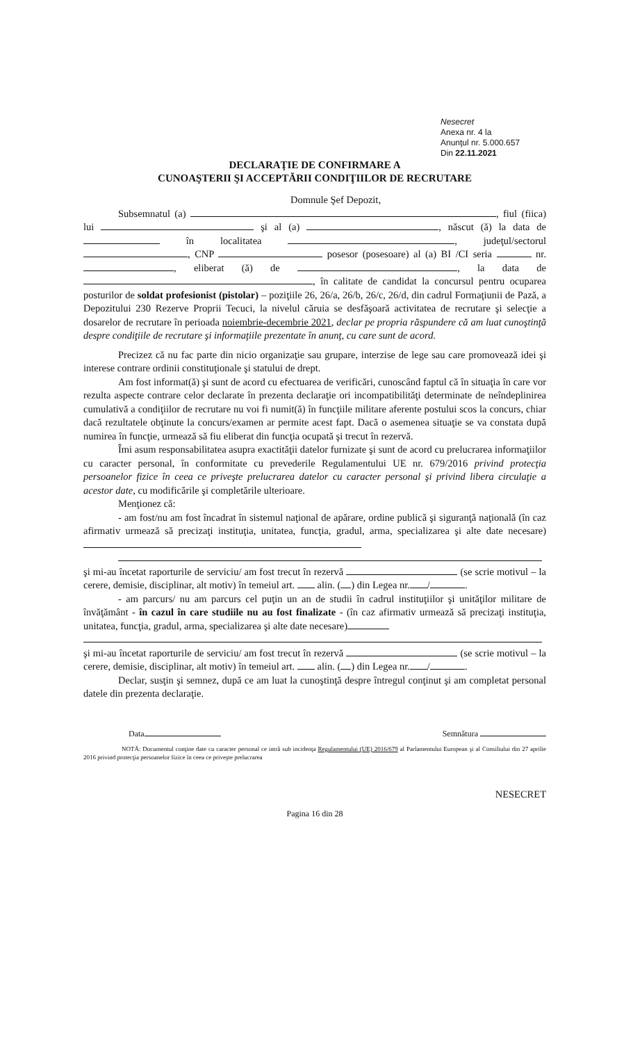Nesecret
Anexa nr. 4 la
Anunţul nr. 5.000.657
Din 22.11.2021
DECLARAŢIE DE CONFIRMARE A
CUNOAŞTERII ŞI ACCEPTĂRII CONDIŢIILOR DE RECRUTARE
Domnule Şef Depozit,
Subsemnatul (a) , fiul (fiica) lui şi al (a) , născut (ă) la data de în localitatea , judeţul/sectorul , CNP posesor (posesoare) al (a) BI /CI seria nr. , eliberat (ă) de , la data de , în calitate de candidat la concursul pentru ocuparea posturilor de soldat profesionist (pistolar) – poziţiile 26, 26/a, 26/b, 26/c, 26/d, din cadrul Formaţiunii de Pază, a Depozitului 230 Rezerve Proprii Tecuci, la nivelul căruia se desfăşoară activitatea de recrutare şi selecţie a dosarelor de recrutare în perioada noiembrie-decembrie 2021, declar pe propria răspundere că am luat cunoştinţă despre condiţiile de recrutare şi informaţiile prezentate în anunţ, cu care sunt de acord.
Precizez că nu fac parte din nicio organizaţie sau grupare, interzise de lege sau care promovează idei şi interese contrare ordinii constituţionale şi statului de drept.
Am fost informat(ă) şi sunt de acord cu efectuarea de verificări, cunoscând faptul că în situaţia în care vor rezulta aspecte contrare celor declarate în prezenta declaraţie ori incompatibilităţi determinate de neîndeplinirea cumulativă a condiţiilor de recrutare nu voi fi numit(ă) în funcţiile militare aferente postului scos la concurs, chiar dacă rezultatele obţinute la concurs/examen ar permite acest fapt. Dacă o asemenea situaţie se va constata după numirea în funcţie, urmează să fiu eliberat din funcţia ocupată şi trecut în rezervă.
Îmi asum responsabilitatea asupra exactităţii datelor furnizate şi sunt de acord cu prelucrarea informaţiilor cu caracter personal, în conformitate cu prevederile Regulamentului UE nr. 679/2016 privind protecţia persoanelor fizice în ceea ce priveşte prelucrarea datelor cu caracter personal şi privind libera circulaţie a acestor date, cu modificările şi completările ulterioare.
Menţionez că:
- am fost/nu am fost încadrat în sistemul naţional de apărare, ordine publică şi siguranţă naţională (în caz afirmativ urmează să precizaţi instituţia, unitatea, funcţia, gradul, arma, specializarea şi alte date necesare)
şi mi-au încetat raporturile de serviciu/ am fost trecut în rezervă (se scrie motivul – la cerere, demisie, disciplinar, alt motiv) în temeiul art. alin. ( ) din Legea nr. / .
- am parcurs/ nu am parcurs cel puţin un an de studii în cadrul instituţiilor şi unităţilor militare de învăţământ - în cazul în care studiile nu au fost finalizate - (în caz afirmativ urmează să precizaţi instituţia, unitatea, funcţia, gradul, arma, specializarea şi alte date necesare)
şi mi-au încetat raporturile de serviciu/ am fost trecut în rezervă (se scrie motivul – la cerere, demisie, disciplinar, alt motiv) în temeiul art. alin. ( ) din Legea nr. / .
Declar, susţin şi semnez, după ce am luat la cunoştinţă despre întregul conţinut şi am completat personal datele din prezenta declaraţie.
Data Semnătura
NOTĂ: Documentul conţine date cu caracter personal ce intră sub incidenţa Regulamentului (UE) 2016/679 al Parlamentului European şi al Consiliului din 27 aprilie 2016 privind protecţia persoanelor fizice în ceea ce priveşte prelucrarea
NESECRET
Pagina 16 din 28